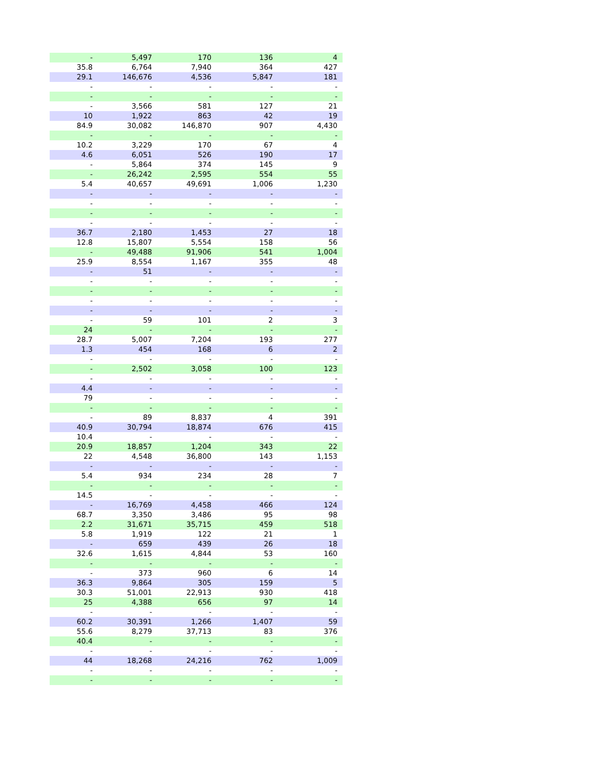| - | 5,497 | 170 | 136 | 4 |
| 35.8 | 6,764 | 7,940 | 364 | 427 |
| 29.1 | 146,676 | 4,536 | 5,847 | 181 |
| - | - | - | - | - |
| - | - | - | - | - |
| - | 3,566 | 581 | 127 | 21 |
| 10 | 1,922 | 863 | 42 | 19 |
| 84.9 | 30,082 | 146,870 | 907 | 4,430 |
| - | - | - | - | - |
| 10.2 | 3,229 | 170 | 67 | 4 |
| 4.6 | 6,051 | 526 | 190 | 17 |
| - | 5,864 | 374 | 145 | 9 |
| - | 26,242 | 2,595 | 554 | 55 |
| 5.4 | 40,657 | 49,691 | 1,006 | 1,230 |
| - | - | - | - | - |
| - | - | - | - | - |
| - | - | - | - | - |
| - | - | - | - | - |
| 36.7 | 2,180 | 1,453 | 27 | 18 |
| 12.8 | 15,807 | 5,554 | 158 | 56 |
| - | 49,488 | 91,906 | 541 | 1,004 |
| 25.9 | 8,554 | 1,167 | 355 | 48 |
| - | 51 | - | - | - |
| - | - | - | - | - |
| - | - | - | - | - |
| - | - | - | - | - |
| - | - | - | - | - |
| - | 59 | 101 | 2 | 3 |
| 24 | - | - | - | - |
| 28.7 | 5,007 | 7,204 | 193 | 277 |
| 1.3 | 454 | 168 | 6 | 2 |
| - | - | - | - | - |
| - | 2,502 | 3,058 | 100 | 123 |
| - | - | - | - | - |
| 4.4 | - | - | - | - |
| 79 | - | - | - | - |
| - | - | - | - | - |
| - | 89 | 8,837 | 4 | 391 |
| 40.9 | 30,794 | 18,874 | 676 | 415 |
| 10.4 | - | - | - | - |
| 20.9 | 18,857 | 1,204 | 343 | 22 |
| 22 | 4,548 | 36,800 | 143 | 1,153 |
| - | - | - | - | - |
| 5.4 | 934 | 234 | 28 | 7 |
| - | - | - | - | - |
| 14.5 | - | - | - | - |
| - | 16,769 | 4,458 | 466 | 124 |
| 68.7 | 3,350 | 3,486 | 95 | 98 |
| 2.2 | 31,671 | 35,715 | 459 | 518 |
| 5.8 | 1,919 | 122 | 21 | 1 |
| - | 659 | 439 | 26 | 18 |
| 32.6 | 1,615 | 4,844 | 53 | 160 |
| - | - | - | - | - |
| - | 373 | 960 | 6 | 14 |
| 36.3 | 9,864 | 305 | 159 | 5 |
| 30.3 | 51,001 | 22,913 | 930 | 418 |
| 25 | 4,388 | 656 | 97 | 14 |
| - | - | - | - | - |
| 60.2 | 30,391 | 1,266 | 1,407 | 59 |
| 55.6 | 8,279 | 37,713 | 83 | 376 |
| 40.4 | - | - | - | - |
| - | - | - | - | - |
| 44 | 18,268 | 24,216 | 762 | 1,009 |
| - | - | - | - | - |
| - | - | - | - | - |